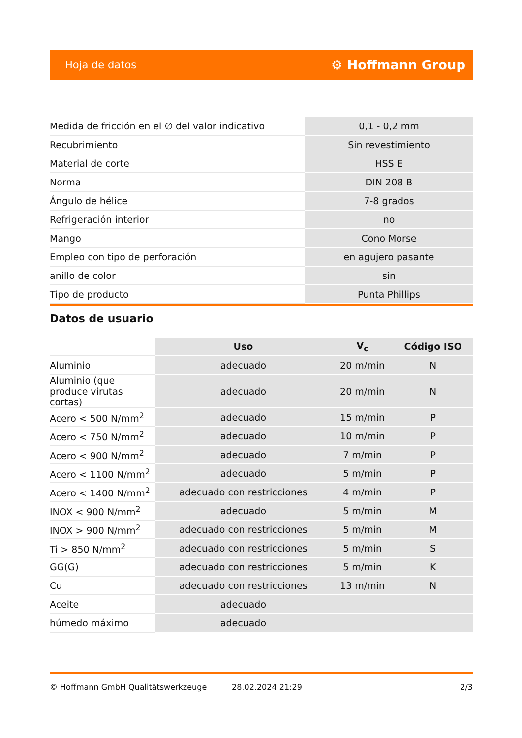Hoja de datos ⚙ Hoffmann Group
| Medida de fricción en el ∅ del valor indicativo | 0,1 - 0,2 mm |
| Recubrimiento | Sin revestimiento |
| Material de corte | HSS E |
| Norma | DIN 208 B |
| Ángulo de hélice | 7-8 grados |
| Refrigeración interior | no |
| Mango | Cono Morse |
| Empleo con tipo de perforación | en agujero pasante |
| anillo de color | sin |
| Tipo de producto | Punta Phillips |
Datos de usuario
| | Uso | V<sub>c</sub> | Código ISO |
| Aluminio | adecuado | 20 m/min | N |
| Aluminio (que produce virutas cortas) | adecuado | 20 m/min | N |
| Acero < 500 N/mm<sup>2</sup> | adecuado | 15 m/min | P |
| Acero < 750 N/mm<sup>2</sup> | adecuado | 10 m/min | P |
| Acero < 900 N/mm<sup>2</sup> | adecuado | 7 m/min | P |
| Acero < 1100 N/mm<sup>2</sup> | adecuado | 5 m/min | P |
| Acero < 1400 N/mm<sup>2</sup> | adecuado con restricciones | 4 m/min | P |
| INOX < 900 N/mm<sup>2</sup> | adecuado | 5 m/min | M |
| INOX > 900 N/mm<sup>2</sup> | adecuado con restricciones | 5 m/min | M |
| Ti > 850 N/mm<sup>2</sup> | adecuado con restricciones | 5 m/min | S |
| GG(G) | adecuado con restricciones | 5 m/min | K |
| Cu | adecuado con restricciones | 13 m/min | N |
| Aceite | adecuado | | |
| húmedo máximo | adecuado | | |
© Hoffmann GmbH Qualitätswerkzeuge 28.02.2024 21:29 2/3